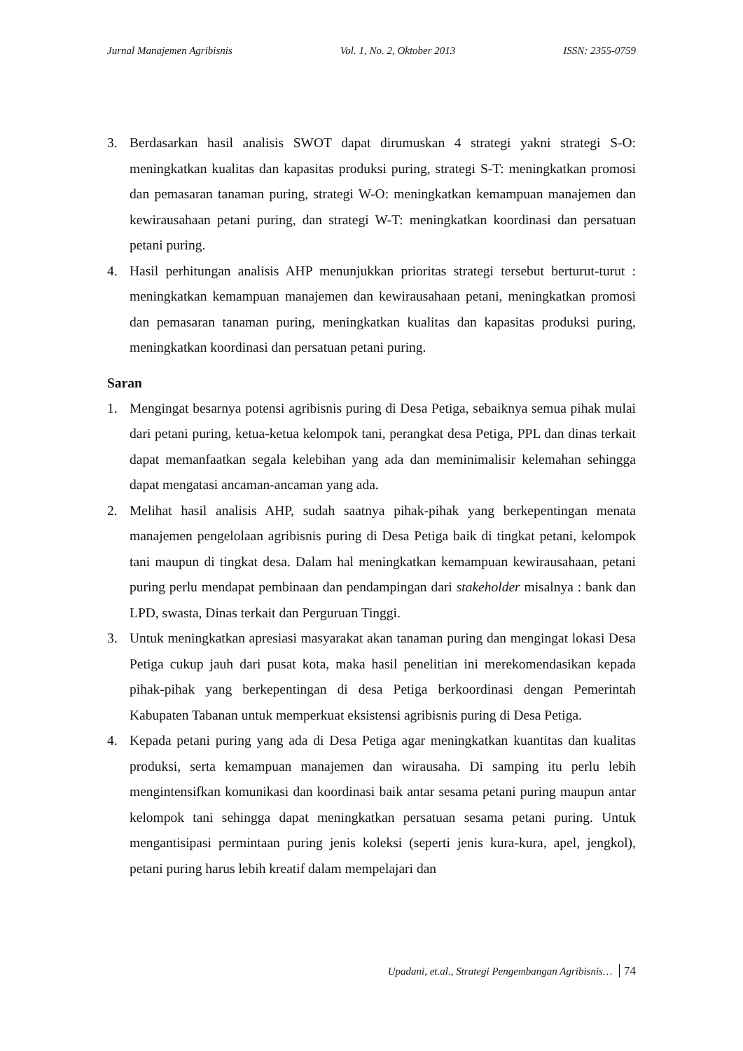Jurnal Manajemen Agribisnis Vol. 1, No. 2, Oktober 2013 ISSN: 2355-0759
3. Berdasarkan hasil analisis SWOT dapat dirumuskan 4 strategi yakni strategi S-O: meningkatkan kualitas dan kapasitas produksi puring, strategi S-T: meningkatkan promosi dan pemasaran tanaman puring, strategi W-O: meningkatkan kemampuan manajemen dan kewirausahaan petani puring, dan strategi W-T: meningkatkan koordinasi dan persatuan petani puring.
4. Hasil perhitungan analisis AHP menunjukkan prioritas strategi tersebut berturut-turut : meningkatkan kemampuan manajemen dan kewirausahaan petani, meningkatkan promosi dan pemasaran tanaman puring, meningkatkan kualitas dan kapasitas produksi puring, meningkatkan koordinasi dan persatuan petani puring.
Saran
1. Mengingat besarnya potensi agribisnis puring di Desa Petiga, sebaiknya semua pihak mulai dari petani puring, ketua-ketua kelompok tani, perangkat desa Petiga, PPL dan dinas terkait dapat memanfaatkan segala kelebihan yang ada dan meminimalisir kelemahan sehingga dapat mengatasi ancaman-ancaman yang ada.
2. Melihat hasil analisis AHP, sudah saatnya pihak-pihak yang berkepentingan menata manajemen pengelolaan agribisnis puring di Desa Petiga baik di tingkat petani, kelompok tani maupun di tingkat desa. Dalam hal meningkatkan kemampuan kewirausahaan, petani puring perlu mendapat pembinaan dan pendampingan dari stakeholder misalnya : bank dan LPD, swasta, Dinas terkait dan Perguruan Tinggi.
3. Untuk meningkatkan apresiasi masyarakat akan tanaman puring dan mengingat lokasi Desa Petiga cukup jauh dari pusat kota, maka hasil penelitian ini merekomendasikan kepada pihak-pihak yang berkepentingan di desa Petiga berkoordinasi dengan Pemerintah Kabupaten Tabanan untuk memperkuat eksistensi agribisnis puring di Desa Petiga.
4. Kepada petani puring yang ada di Desa Petiga agar meningkatkan kuantitas dan kualitas produksi, serta kemampuan manajemen dan wirausaha. Di samping itu perlu lebih mengintensifkan komunikasi dan koordinasi baik antar sesama petani puring maupun antar kelompok tani sehingga dapat meningkatkan persatuan sesama petani puring. Untuk mengantisipasi permintaan puring jenis koleksi (seperti jenis kura-kura, apel, jengkol), petani puring harus lebih kreatif dalam mempelajari dan
Upadani, et.al., Strategi Pengembangan Agribisnis… 74